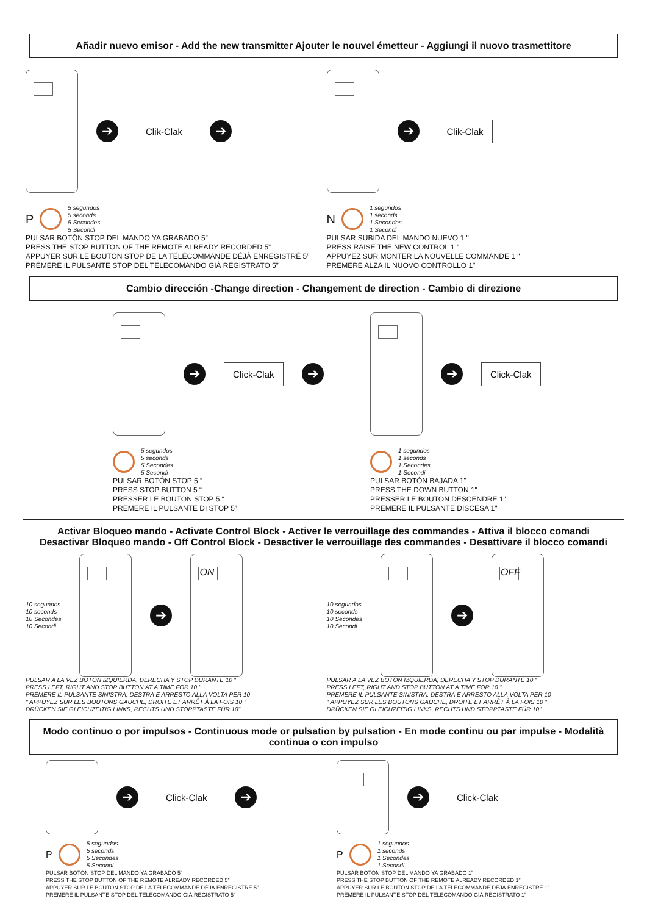Añadir nuevo emisor - Add the new transmitter Ajouter le nouvel émetteur - Aggiungi il nuovo trasmettitore
➔
Clik-Clak
➔
P
5 segundos
5 seconds
5 Secondes
5 Secondi
PULSAR BOTÓN STOP DEL MANDO YA GRABADO 5”
PRESS THE STOP BUTTON OF THE REMOTE ALREADY RECORDED 5”
APPUYER SUR LE BOUTON STOP DE LA TÉLÉCOMMANDE DÉJÀ ENREGISTRÉ 5”
PREMERE IL PULSANTE STOP DEL TELECOMANDO GIÀ REGISTRATO 5”
➔
Clik-Clak
N
1 segundos
1 seconds
1 Secondes
1 Secondi
PULSAR SUBIDA DEL MANDO NUEVO 1 "
PRESS RAISE THE NEW CONTROL 1 "
APPUYEZ SUR MONTER LA NOUVELLE COMMANDE 1 "
PREMERE ALZA IL NUOVO CONTROLLO 1"
Cambio dirección -Change direction - Changement de direction - Cambio di direzione
➔
Click-Clak
➔
5 segundos
5 seconds
5 Secondes
5 Secondi
PULSAR BOTÓN STOP 5 “
PRESS STOP BUTTON 5 “
PRESSER LE BOUTON STOP 5 “
PREMERE IL PULSANTE DI STOP 5”
➔
Click-Clak
1 segundos
1 seconds
1 Secondes
1 Secondi
PULSAR BOTÓN BAJADA 1"
PRESS THE DOWN BUTTON 1"
PRESSER LE BOUTON DESCENDRE 1"
PREMERE IL PULSANTE DISCESA 1"
Activar Bloqueo mando - Activate Control Block - Activer le verrouillage des commandes - Attiva il blocco comandi
Desactivar Bloqueo mando - Off Control Block - Desactiver le verrouillage des commandes - Desattivare il blocco comandi
10 segundos
10 seconds
10 Secondes
10 Secondi
➔
ON
PULSAR A LA VEZ BOTÓN IZQUIERDA, DERECHA Y STOP DURANTE 10 “
PRESS LEFT, RIGHT AND STOP BUTTON AT A TIME FOR 10 "
PREMERE IL PULSANTE SINISTRA, DESTRA E ARRESTO ALLA VOLTA PER 10
" APPUYEZ SUR LES BOUTONS GAUCHE, DROITE ET ARRÊT À LA FOIS 10 "
DRÜCKEN SIE GLEICHZEITIG LINKS, RECHTS UND STOPPTASTE FÜR 10"
10 segundos
10 seconds
10 Secondes
10 Secondi
➔
OFF
PULSAR A LA VEZ BOTÓN IZQUIERDA, DERECHA Y STOP DURANTE 10 “
PRESS LEFT, RIGHT AND STOP BUTTON AT A TIME FOR 10 "
PREMERE IL PULSANTE SINISTRA, DESTRA E ARRESTO ALLA VOLTA PER 10
" APPUYEZ SUR LES BOUTONS GAUCHE, DROITE ET ARRÊT À LA FOIS 10 "
DRÜCKEN SIE GLEICHZEITIG LINKS, RECHTS UND STOPPTASTE FÜR 10"
Modo continuo o por impulsos - Continuous mode or pulsation by pulsation - En mode continu ou par impulse - Modalità continua o con impulso
➔
Click-Clak
➔
P
5 segundos
5 seconds
5 Secondes
5 Secondi
PULSAR BOTÓN STOP DEL MANDO YA GRABADO 5”
PRESS THE STOP BUTTON OF THE REMOTE ALREADY RECORDED 5”
APPUYER SUR LE BOUTON STOP DE LA TÉLÉCOMMANDE DÉJÀ ENREGISTRÉ 5”
PREMERE IL PULSANTE STOP DEL TELECOMANDO GIÀ REGISTRATO 5”
➔
Click-Clak
P
1 segundos
1 seconds
1 Secondes
1 Secondi
PULSAR BOTÓN STOP DEL MANDO YA GRABADO 1”
PRESS THE STOP BUTTON OF THE REMOTE ALREADY RECORDED 1”
APPUYER SUR LE BOUTON STOP DE LA TÉLÉCOMMANDE DÉJÀ ENREGISTRÉ 1”
PREMERE IL PULSANTE STOP DEL TELECOMANDO GIÀ REGISTRATO 1”